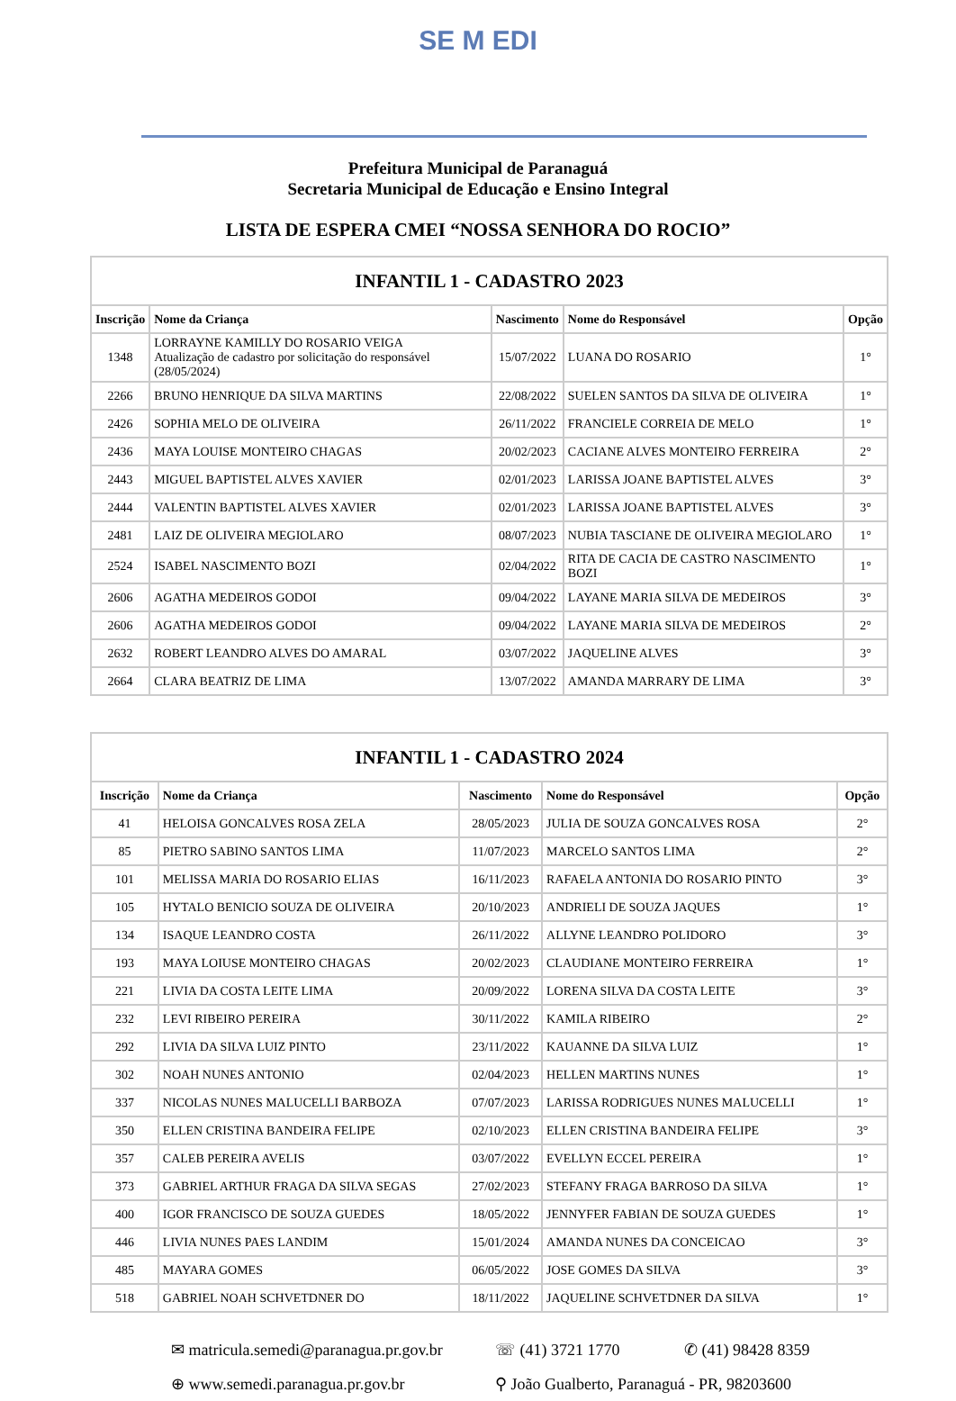SE M EDI
Prefeitura Municipal de Paranaguá
Secretaria Municipal de Educação e Ensino Integral
LISTA DE ESPERA CMEI “NOSSA SENHORA DO ROCIO”
| INFANTIL 1 - CADASTRO 2023 | | | | |
| Inscrição | Nome da Criança | Nascimento | Nome do Responsável | Opção |
| 1348 | LORRAYNE KAMILLY DO ROSARIO VEIGA Atualização de cadastro por solicitação do responsável (28/05/2024) | 15/07/2022 | LUANA DO ROSARIO | 1° |
| 2266 | BRUNO HENRIQUE DA SILVA MARTINS | 22/08/2022 | SUELEN SANTOS DA SILVA DE OLIVEIRA | 1° |
| 2426 | SOPHIA MELO DE OLIVEIRA | 26/11/2022 | FRANCIELE CORREIA DE MELO | 1° |
| 2436 | MAYA LOUISE MONTEIRO CHAGAS | 20/02/2023 | CACIANE ALVES MONTEIRO FERREIRA | 2° |
| 2443 | MIGUEL BAPTISTEL ALVES XAVIER | 02/01/2023 | LARISSA JOANE BAPTISTEL ALVES | 3° |
| 2444 | VALENTIN BAPTISTEL ALVES XAVIER | 02/01/2023 | LARISSA JOANE BAPTISTEL ALVES | 3° |
| 2481 | LAIZ DE OLIVEIRA MEGIOLARO | 08/07/2023 | NUBIA TASCIANE DE OLIVEIRA MEGIOLARO | 1° |
| 2524 | ISABEL NASCIMENTO BOZI | 02/04/2022 | RITA DE CACIA DE CASTRO NASCIMENTO BOZI | 1° |
| 2606 | AGATHA MEDEIROS GODOI | 09/04/2022 | LAYANE MARIA SILVA DE MEDEIROS | 3° |
| 2606 | AGATHA MEDEIROS GODOI | 09/04/2022 | LAYANE MARIA SILVA DE MEDEIROS | 2° |
| 2632 | ROBERT LEANDRO ALVES DO AMARAL | 03/07/2022 | JAQUELINE ALVES | 3° |
| 2664 | CLARA BEATRIZ DE LIMA | 13/07/2022 | AMANDA MARRARY DE LIMA | 3° |
| INFANTIL 1 - CADASTRO 2024 | | | | |
| Inscrição | Nome da Criança | Nascimento | Nome do Responsável | Opção |
| 41 | HELOISA GONCALVES ROSA ZELA | 28/05/2023 | JULIA DE SOUZA GONCALVES ROSA | 2° |
| 85 | PIETRO SABINO SANTOS LIMA | 11/07/2023 | MARCELO SANTOS LIMA | 2° |
| 101 | MELISSA MARIA DO ROSARIO ELIAS | 16/11/2023 | RAFAELA ANTONIA DO ROSARIO PINTO | 3° |
| 105 | HYTALO BENICIO SOUZA DE OLIVEIRA | 20/10/2023 | ANDRIELI DE SOUZA JAQUES | 1° |
| 134 | ISAQUE LEANDRO COSTA | 26/11/2022 | ALLYNE LEANDRO POLIDORO | 3° |
| 193 | MAYA LOIUSE MONTEIRO CHAGAS | 20/02/2023 | CLAUDIANE MONTEIRO FERREIRA | 1° |
| 221 | LIVIA DA COSTA LEITE LIMA | 20/09/2022 | LORENA SILVA DA COSTA LEITE | 3° |
| 232 | LEVI RIBEIRO PEREIRA | 30/11/2022 | KAMILA RIBEIRO | 2° |
| 292 | LIVIA DA SILVA LUIZ PINTO | 23/11/2022 | KAUANNE DA SILVA LUIZ | 1° |
| 302 | NOAH NUNES ANTONIO | 02/04/2023 | HELLEN MARTINS NUNES | 1° |
| 337 | NICOLAS NUNES MALUCELLI BARBOZA | 07/07/2023 | LARISSA RODRIGUES NUNES MALUCELLI | 1° |
| 350 | ELLEN CRISTINA BANDEIRA FELIPE | 02/10/2023 | ELLEN CRISTINA BANDEIRA FELIPE | 3° |
| 357 | CALEB PEREIRA AVELIS | 03/07/2022 | EVELLYN ECCEL PEREIRA | 1° |
| 373 | GABRIEL ARTHUR FRAGA DA SILVA SEGAS | 27/02/2023 | STEFANY FRAGA BARROSO DA SILVA | 1° |
| 400 | IGOR FRANCISCO DE SOUZA GUEDES | 18/05/2022 | JENNYFER FABIAN DE SOUZA GUEDES | 1° |
| 446 | LIVIA NUNES PAES LANDIM | 15/01/2024 | AMANDA NUNES DA CONCEICAO | 3° |
| 485 | MAYARA GOMES | 06/05/2022 | JOSE GOMES DA SILVA | 3° |
| 518 | GABRIEL NOAH SCHVETDNER DO | 18/11/2022 | JAQUELINE SCHVETDNER DA SILVA | 1° |
✉ matricula.semedi@paranagua.pr.gov.br
☏ (41) 3721 1770
✆ (41) 98428 8359
⊕ www.semedi.paranagua.pr.gov.br
⚲ João Gualberto, Paranaguá - PR, 98203600